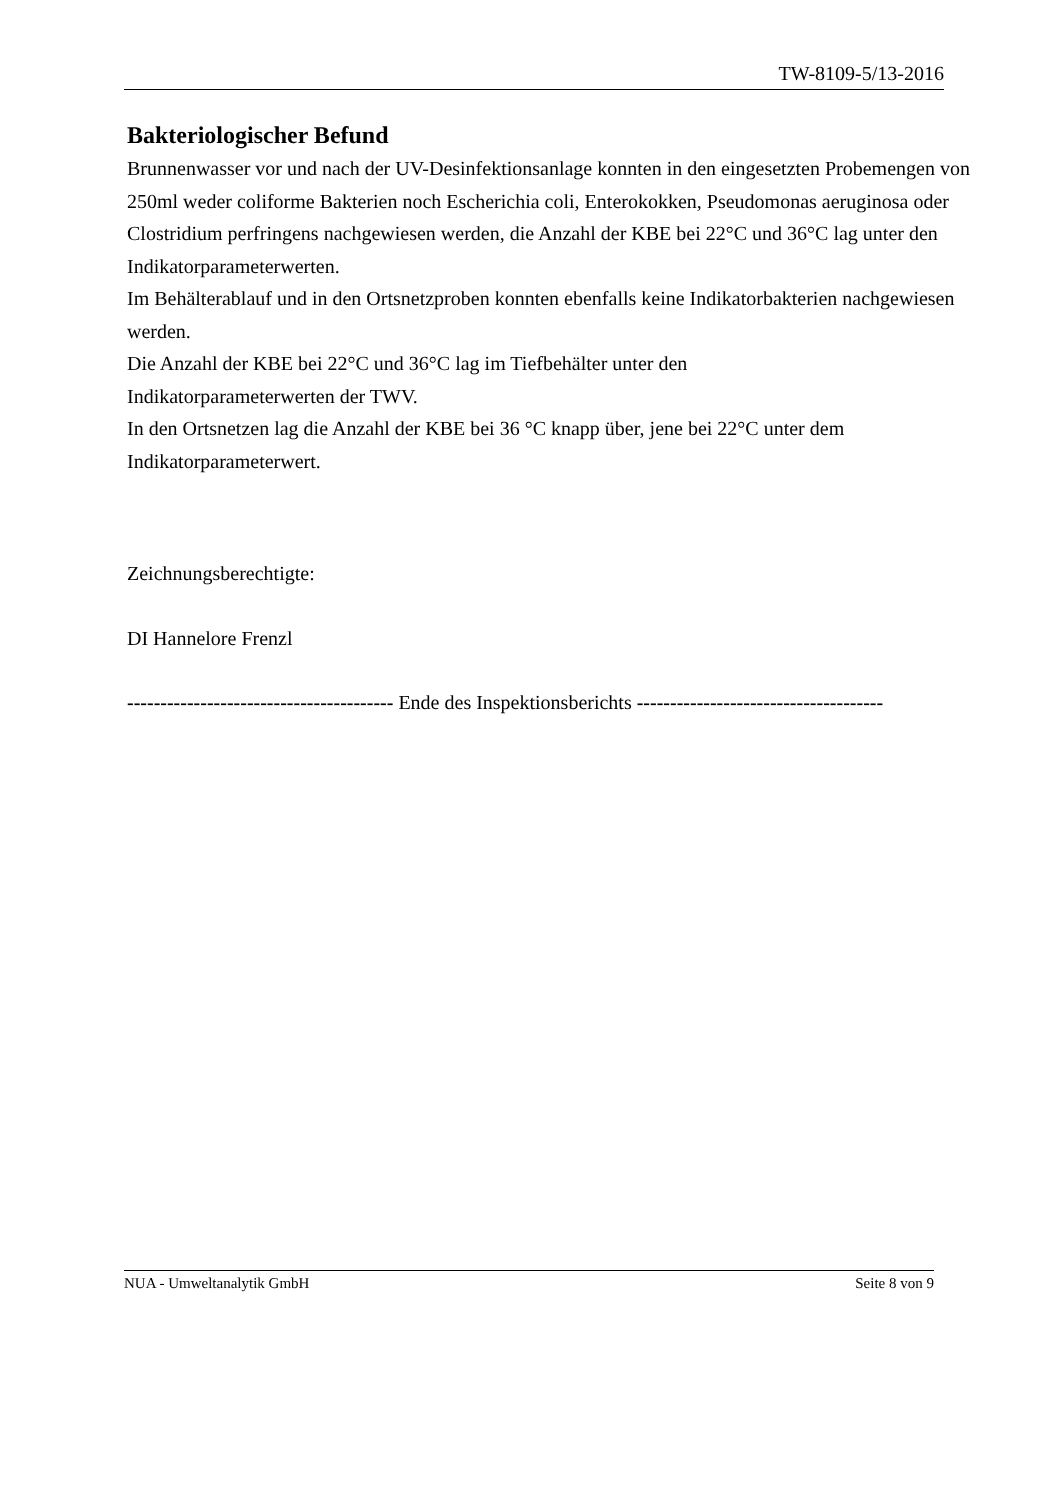TW-8109-5/13-2016
Bakteriologischer Befund
Brunnenwasser vor und nach der UV-Desinfektionsanlage konnten in den eingesetzten Probemengen von 250ml weder coliforme Bakterien noch Escherichia coli, Enterokokken, Pseudomonas aeruginosa oder Clostridium perfringens nachgewiesen werden, die Anzahl der KBE bei 22°C und 36°C lag unter den Indikatorparameterwerten.
Im Behälterablauf und in den Ortsnetzproben konnten ebenfalls keine Indikatorbakterien nachgewiesen werden.
Die Anzahl der KBE bei 22°C und 36°C lag im Tiefbehälter unter den
Indikatorparameterwerten der TWV.
In den Ortsnetzen lag die Anzahl der KBE bei 36 °C knapp über, jene bei 22°C unter dem Indikatorparameterwert.
Zeichnungsberechtigte:
DI Hannelore Frenzl
---------------------------------------- Ende des Inspektionsberichts -------------------------------------
NUA - Umweltanalytik GmbH Seite 8 von 9